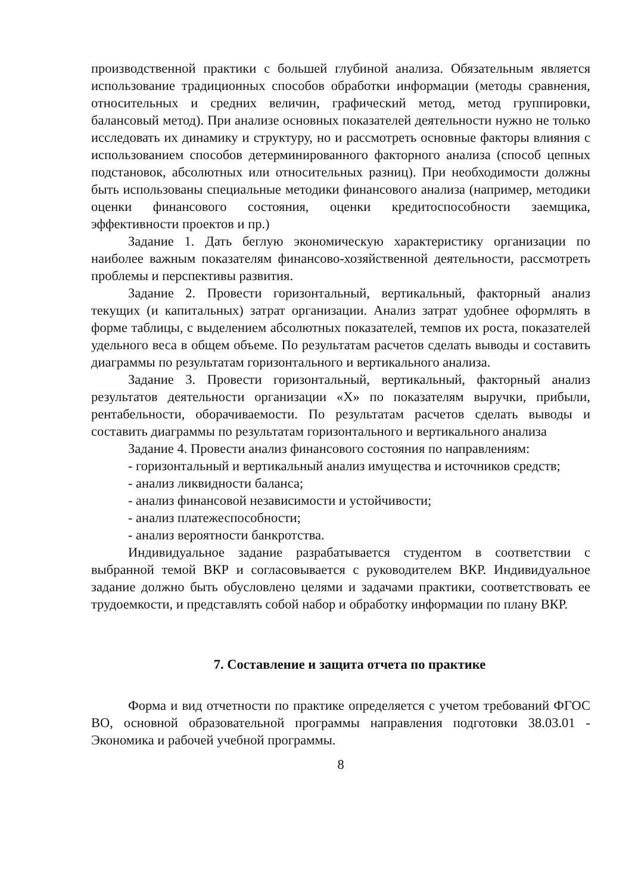производственной практики с большей глубиной анализа. Обязательным является использование традиционных способов обработки информации (методы сравнения, относительных и средних величин, графический метод, метод группировки, балансовый метод). При анализе основных показателей деятельности нужно не только исследовать их динамику и структуру, но и рассмотреть основные факторы влияния с использованием способов детерминированного факторного анализа (способ цепных подстановок, абсолютных или относительных разниц). При необходимости должны быть использованы специальные методики финансового анализа (например, методики оценки финансового состояния, оценки кредитоспособности заемщика, эффективности проектов и пр.)
Задание 1. Дать беглую экономическую характеристику организации по наиболее важным показателям финансово-хозяйственной деятельности, рассмотреть проблемы и перспективы развития.
Задание 2. Провести горизонтальный, вертикальный, факторный анализ текущих (и капитальных) затрат организации. Анализ затрат удобнее оформлять в форме таблицы, с выделением абсолютных показателей, темпов их роста, показателей удельного веса в общем объеме. По результатам расчетов сделать выводы и составить диаграммы по результатам горизонтального и вертикального анализа.
Задание 3. Провести горизонтальный, вертикальный, факторный анализ результатов деятельности организации «Х» по показателям выручки, прибыли, рентабельности, оборачиваемости. По результатам расчетов сделать выводы и составить диаграммы по результатам горизонтального и вертикального анализа
Задание 4. Провести анализ финансового состояния по направлениям:
- горизонтальный и вертикальный анализ имущества и источников средств;
- анализ ликвидности баланса;
- анализ финансовой независимости и устойчивости;
- анализ платежеспособности;
- анализ вероятности банкротства.
Индивидуальное задание разрабатывается студентом в соответствии с выбранной темой ВКР и согласовывается с руководителем ВКР. Индивидуальное задание должно быть обусловлено целями и задачами практики, соответствовать ее трудоемкости, и представлять собой набор и обработку информации по плану ВКР.
7. Составление и защита отчета по практике
Форма и вид отчетности по практике определяется с учетом требований ФГОС ВО, основной образовательной программы направления подготовки 38.03.01 - Экономика и рабочей учебной программы.
8